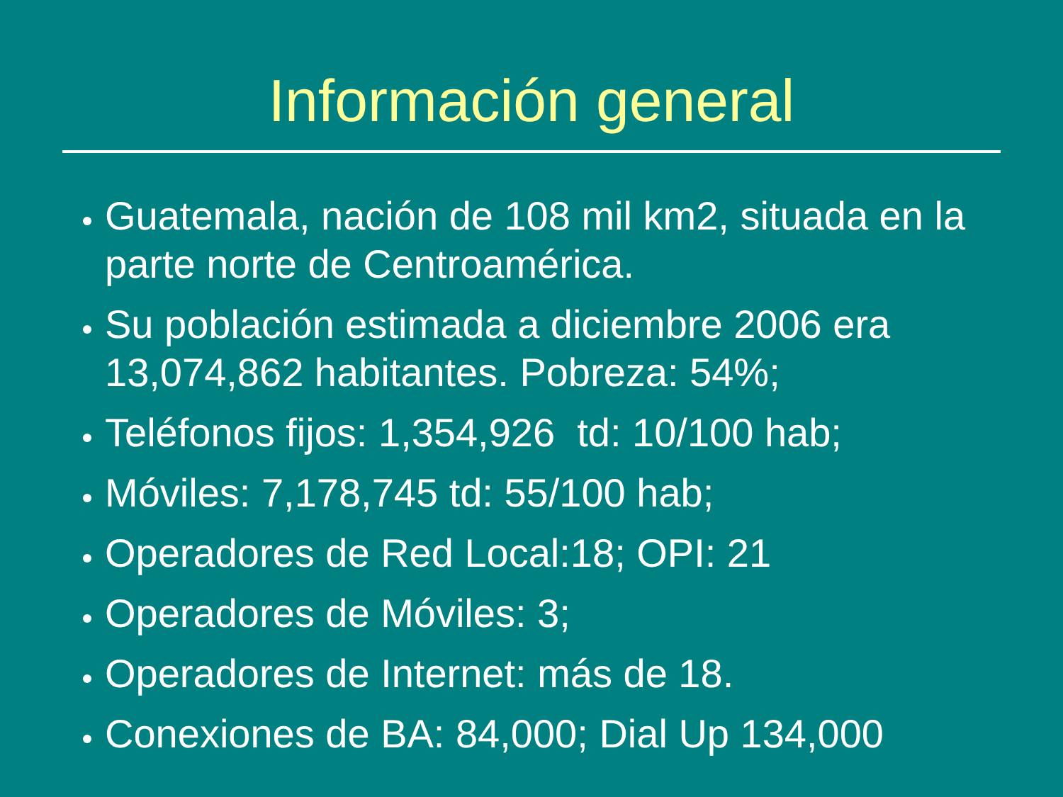Información general
Guatemala, nación de 108 mil km2, situada en la parte norte de Centroamérica.
Su población estimada a diciembre 2006 era 13,074,862 habitantes. Pobreza: 54%;
Teléfonos fijos: 1,354,926 td: 10/100 hab;
Móviles: 7,178,745 td: 55/100 hab;
Operadores de Red Local:18; OPI: 21
Operadores de Móviles: 3;
Operadores de Internet: más de 18.
Conexiones de BA: 84,000; Dial Up 134,000